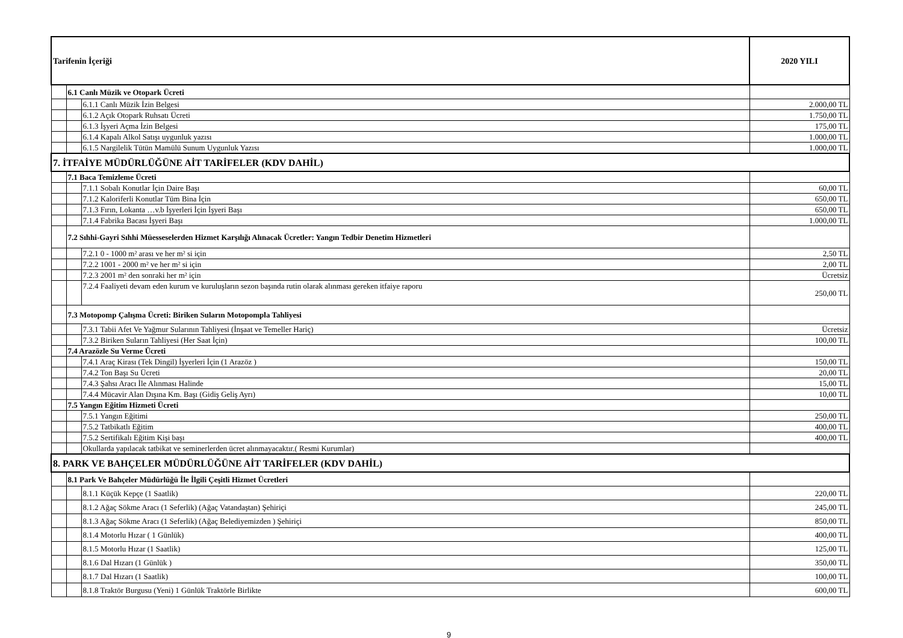| Tarifenin İçeriği | | | 2020 YILI |
| | 6.1 Canlı Müzik ve Otopark Ücreti | | |
| | | 6.1.1 Canlı Müzik İzin Belgesi | 2.000,00 TL |
| | | 6.1.2 Açık Otopark Ruhsatı Ücreti | 1.750,00 TL |
| | | 6.1.3 İşyeri Açma İzin Belgesi | 175,00 TL |
| | | 6.1.4 Kapalı Alkol Satışı uygunluk yazısı | 1.000,00 TL |
| | | 6.1.5 Nargilelik Tütün Mamülü Sunum Uygunluk Yazısı | 1.000,00 TL |
| 7. İTFAİYE MÜDÜRLÜĞÜNE AİT TARİFELER (KDV DAHİL) | | | |
| | 7.1 Baca Temizleme Ücreti | | |
| | | 7.1.1 Sobalı Konutlar İçin Daire Başı | 60,00 TL |
| | | 7.1.2 Kaloriferli Konutlar Tüm Bina İçin | 650,00 TL |
| | | 7.1.3 Fırın, Lokanta …v.b İşyerleri İçin İşyeri Başı | 650,00 TL |
| | | 7.1.4 Fabrika Bacası İşyeri Başı | 1.000,00 TL |
| | 7.2 Sıhhi-Gayri Sıhhi Müesseselerden Hizmet Karşılığı Alınacak Ücretler: Yangın Tedbir Denetim Hizmetleri | | |
| | | 7.2.1 0 - 1000 m² arası ve her m² si için | 2,50 TL |
| | | 7.2.2 1001 - 2000 m² ve her m² si için | 2,00 TL |
| | | 7.2.3 2001 m² den sonraki her m² için | Ücretsiz |
| | | 7.2.4 Faaliyeti devam eden kurum ve kuruluşların sezon başında rutin olarak alınması gereken itfaiye raporu | 250,00 TL |
| | 7.3 Motopomp Çalışma Ücreti: Biriken Suların Motopompla Tahliyesi | | |
| | | 7.3.1 Tabii Afet Ve Yağmur Sularının Tahliyesi (İnşaat ve Temeller Hariç) | Ücretsiz |
| | | 7.3.2 Biriken Suların Tahliyesi (Her Saat İçin) | 100,00 TL |
| | 7.4 Arazözle Su Verme Ücreti | | |
| | | 7.4.1 Araç Kirası (Tek Dingil) İşyerleri İçin (1 Arazöz ) | 150,00 TL |
| | | 7.4.2 Ton Başı Su Ücreti | 20,00 TL |
| | | 7.4.3 Şahsı Aracı İle Alınması Halinde | 15,00 TL |
| | | 7.4.4 Mücavir Alan Dışına Km. Başı (Gidiş Geliş Ayrı) | 10,00 TL |
| | 7.5 Yangın Eğitim Hizmeti Ücreti | | |
| | | 7.5.1 Yangın Eğitimi | 250,00 TL |
| | | 7.5.2 Tatbikatlı Eğitim | 400,00 TL |
| | | 7.5.2 Sertifikalı Eğitim Kişi başı | 400,00 TL |
| | | Okullarda yapılacak tatbikat ve seminerlerden ücret alınmayacaktır.( Resmi Kurumlar) | |
| 8. PARK VE BAHÇELER MÜDÜRLÜĞÜNE AİT TARİFELER (KDV DAHİL) | | | |
| | 8.1 Park Ve Bahçeler Müdürlüğü İle İlgili Çeşitli Hizmet Ücretleri | | |
| | | 8.1.1 Küçük Kepçe (1 Saatlik) | 220,00 TL |
| | | 8.1.2 Ağaç Sökme Aracı (1 Seferlik) (Ağaç Vatandaştan) Şehiriçi | 245,00 TL |
| | | 8.1.3 Ağaç Sökme Aracı (1 Seferlik) (Ağaç Belediyemizden ) Şehiriçi | 850,00 TL |
| | | 8.1.4 Motorlu Hızar ( 1 Günlük) | 400,00 TL |
| | | 8.1.5 Motorlu Hızar (1 Saatlik) | 125,00 TL |
| | | 8.1.6 Dal Hızarı (1 Günlük ) | 350,00 TL |
| | | 8.1.7 Dal Hızarı (1 Saatlik) | 100,00 TL |
| | | 8.1.8 Traktör Burgusu (Yeni) 1 Günlük Traktörle Birlikte | 600,00 TL |
9